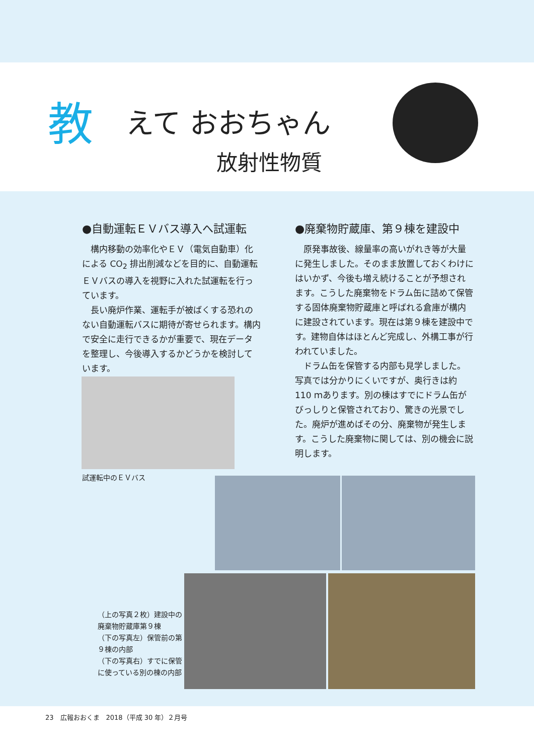教 えて おおちゃん
放射性物質
●自動運転ＥＶバス導入へ試運転
構内移動の効率化やＥＶ（電気自動車）化による CO<sub>2</sub> 排出削減などを目的に、自動運転ＥＶバスの導入を視野に入れた試運転を行っています。
長い廃炉作業、運転手が被ばくする恐れのない自動運転バスに期待が寄せられます。構内で安全に走行できるかが重要で、現在データを整理し、今後導入するかどうかを検討しています。
●廃棄物貯蔵庫、第９棟を建設中
原発事故後、線量率の高いがれき等が大量に発生しました。そのまま放置しておくわけにはいかず、今後も増え続けることが予想されます。こうした廃棄物をドラム缶に詰めて保管する固体廃棄物貯蔵庫と呼ばれる倉庫が構内に建設されています。現在は第９棟を建設中です。建物自体はほとんど完成し、外構工事が行われていました。
ドラム缶を保管する内部も見学しました。写真では分かりにくいですが、奥行きは約 110 ｍあります。別の棟はすでにドラム缶がびっしりと保管されており、驚きの光景でした。廃炉が進めばその分、廃棄物が発生します。こうした廃棄物に関しては、別の機会に説明します。
試運転中のＥＶバス
（上の写真２枚）建設中の廃棄物貯蔵庫第９棟
（下の写真左）保管前の第９棟の内部
（下の写真右）すでに保管に使っている別の棟の内部
23　広報おおくま　2018（平成 30 年）２月号